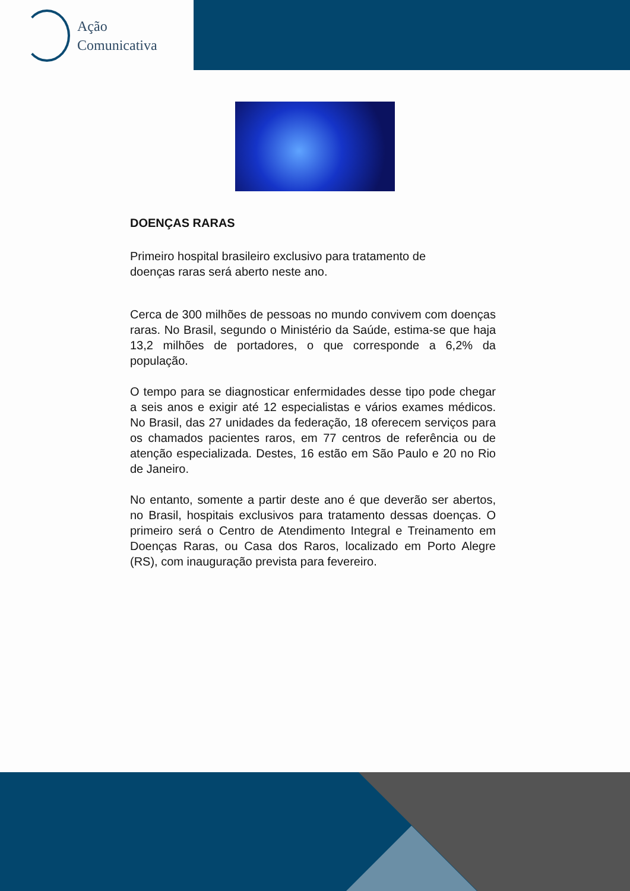Ação
Comunicativa
DOENÇAS RARAS
Primeiro hospital brasileiro exclusivo para tratamento de doenças raras será aberto neste ano.
Cerca de 300 milhões de pessoas no mundo convivem com doenças raras. No Brasil, segundo o Ministério da Saúde, estima-se que haja 13,2 milhões de portadores, o que corresponde a 6,2% da população.
O tempo para se diagnosticar enfermidades desse tipo pode chegar a seis anos e exigir até 12 especialistas e vários exames médicos. No Brasil, das 27 unidades da federação, 18 oferecem serviços para os chamados pacientes raros, em 77 centros de referência ou de atenção especializada. Destes, 16 estão em São Paulo e 20 no Rio de Janeiro.
No entanto, somente a partir deste ano é que deverão ser abertos, no Brasil, hospitais exclusivos para tratamento dessas doenças. O primeiro será o Centro de Atendimento Integral e Treinamento em Doenças Raras, ou Casa dos Raros, localizado em Porto Alegre (RS), com inauguração prevista para fevereiro.